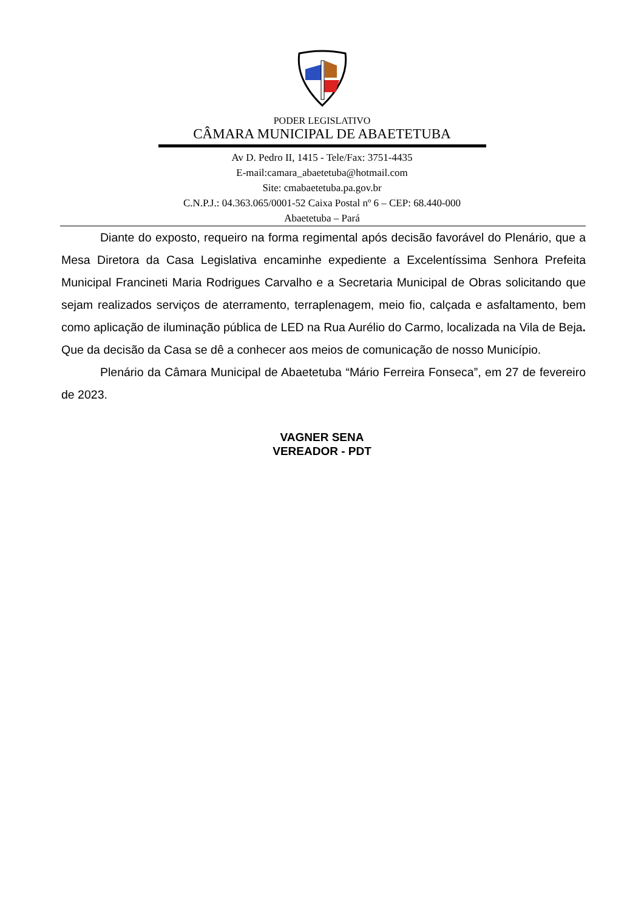PODER LEGISLATIVO
CÂMARA MUNICIPAL DE ABAETETUBA
Av D. Pedro II, 1415 - Tele/Fax: 3751-4435
E-mail:camara_abaetetuba@hotmail.com
Site: cmabaetetuba.pa.gov.br
C.N.P.J.: 04.363.065/0001-52 Caixa Postal nº 6 – CEP: 68.440-000
Abaetetuba – Pará
Diante do exposto, requeiro na forma regimental após decisão favorável do Plenário, que a Mesa Diretora da Casa Legislativa encaminhe expediente a Excelentíssima Senhora Prefeita Municipal Francineti Maria Rodrigues Carvalho e a Secretaria Municipal de Obras solicitando que sejam realizados serviços de aterramento, terraplenagem, meio fio, calçada e asfaltamento, bem como aplicação de iluminação pública de LED na Rua Aurélio do Carmo, localizada na Vila de Beja. Que da decisão da Casa se dê a conhecer aos meios de comunicação de nosso Município.
Plenário da Câmara Municipal de Abaetetuba “Mário Ferreira Fonseca”, em 27 de fevereiro de 2023.
VAGNER SENA
VEREADOR - PDT